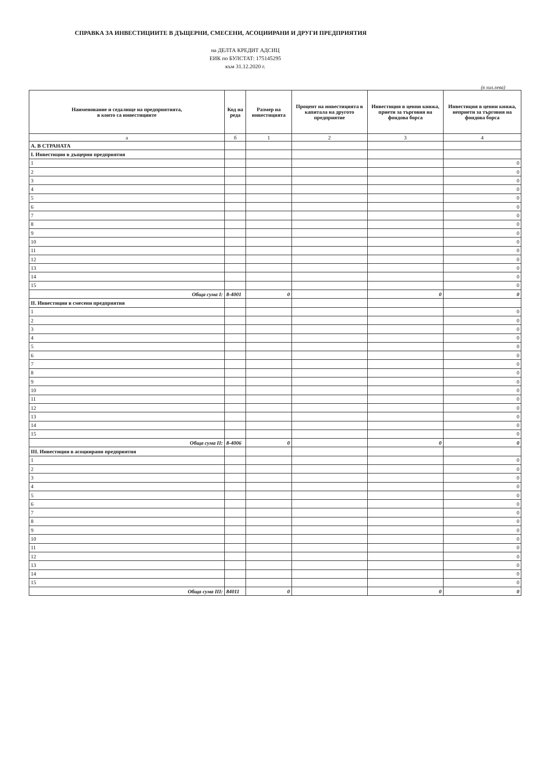СПРАВКА ЗА ИНВЕСТИЦИИТЕ В ДЪЩЕРНИ, СМЕСЕНИ, АСОЦИИРАНИ И ДРУГИ ПРЕДПРИЯТИЯ
на ДЕЛТА КРЕДИТ АДСИЦ
ЕИК по БУЛСТАТ: 175145295
към 31.12.2020 г.
(в хил.лева)
| Наименование и седалище на предприятията, в които са инвестициите | Код на реда | Размер на инвестицията | Процент на инвестицията в капитала на другото предприятие | Инвестиция в ценни книжа, приети за търговия на фондова борса | Инвестиция в ценни книжа, неприети за търговия на фондова борса |
| --- | --- | --- | --- | --- | --- |
| а | б | 1 | 2 | 3 | 4 |
| А. В СТРАНАТА | | | | | |
| I. Инвестиции в дъщерни предприятия | | | | | |
| 1 | | | | | 0 |
| 2 | | | | | 0 |
| 3 | | | | | 0 |
| 4 | | | | | 0 |
| 5 | | | | | 0 |
| 6 | | | | | 0 |
| 7 | | | | | 0 |
| 8 | | | | | 0 |
| 9 | | | | | 0 |
| 10 | | | | | 0 |
| 11 | | | | | 0 |
| 12 | | | | | 0 |
| 13 | | | | | 0 |
| 14 | | | | | 0 |
| 15 | | | | | 0 |
| Обща сума I: | 8-4001 | 0 | | 0 | 0 |
| II. Инвестиции в смесени предприятия | | | | | |
| 1 | | | | | 0 |
| 2 | | | | | 0 |
| 3 | | | | | 0 |
| 4 | | | | | 0 |
| 5 | | | | | 0 |
| 6 | | | | | 0 |
| 7 | | | | | 0 |
| 8 | | | | | 0 |
| 9 | | | | | 0 |
| 10 | | | | | 0 |
| 11 | | | | | 0 |
| 12 | | | | | 0 |
| 13 | | | | | 0 |
| 14 | | | | | 0 |
| 15 | | | | | 0 |
| Обща сума II: | 8-4006 | 0 | | 0 | 0 |
| III. Инвестиции в асоциирани предприятия | | | | | |
| 1 | | | | | 0 |
| 2 | | | | | 0 |
| 3 | | | | | 0 |
| 4 | | | | | 0 |
| 5 | | | | | 0 |
| 6 | | | | | 0 |
| 7 | | | | | 0 |
| 8 | | | | | 0 |
| 9 | | | | | 0 |
| 10 | | | | | 0 |
| 11 | | | | | 0 |
| 12 | | | | | 0 |
| 13 | | | | | 0 |
| 14 | | | | | 0 |
| 15 | | | | | 0 |
| Обща сума III: | 84011 | 0 | | 0 | 0 |